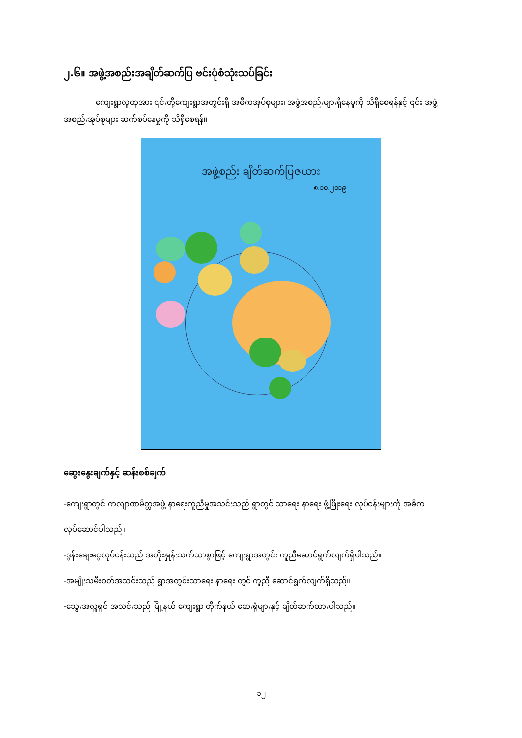၂.၆။ အဖွဲ့အစည်းအချိတ်ဆက်ပြ ဗင်းပုံစံသုံးသပ်ခြင်း
ကျေးရွာလူထုအား ၎င်းတို့ကျေးရွာအတွင်းရှိ အဓိကအုပ်စုများ၊ အဖွဲ့အစည်းများရှိနေမှုကို သိရှိစေရန်နှင့် ၎င်း အဖွဲ့အစည်းအုပ်စုများ ဆက်စပ်နေမှုကို သိရှိစေရန်။
အဖွဲ့စည်း ချိတ်ဆက်ပြဇယား
၈.၁၀.၂၀၁၉
ဆွေးနွေးချက်နှင့် ဆန်းစစ်ချက်
-ကျေးရွာတွင် ကလျာဏမိတ္တအဖွဲ့ နာရေးကူညီမှုအသင်းသည် ရွာတွင် သာရေး နာရေး ဖွံ့ဖြိုးရေး လုပ်ငန်းများကို အဓိကလုပ်ဆောင်ပါသည်။
-ဒွန်းချေးငွေလုပ်ငန်းသည် အတိုးနှုန်းသက်သာစွာဖြင့် ကျေးရွာအတွင်း ကူညီဆောင်ရွက်လျက်ရှိပါသည်။
-အမျိုးသမီးဝတ်အသင်းသည် ရွာအတွင်းသာရေး နာရေး တွင် ကူညီ ဆောင်ရွက်လျက်ရှိသည်။
-သွေးအလှူရှင် အသင်းသည် မြို့နယ် ကျေးရွာ တိုက်နယ် ဆေးရုံများနှင့် ချိတ်ဆက်ထားပါသည်။
၁၂